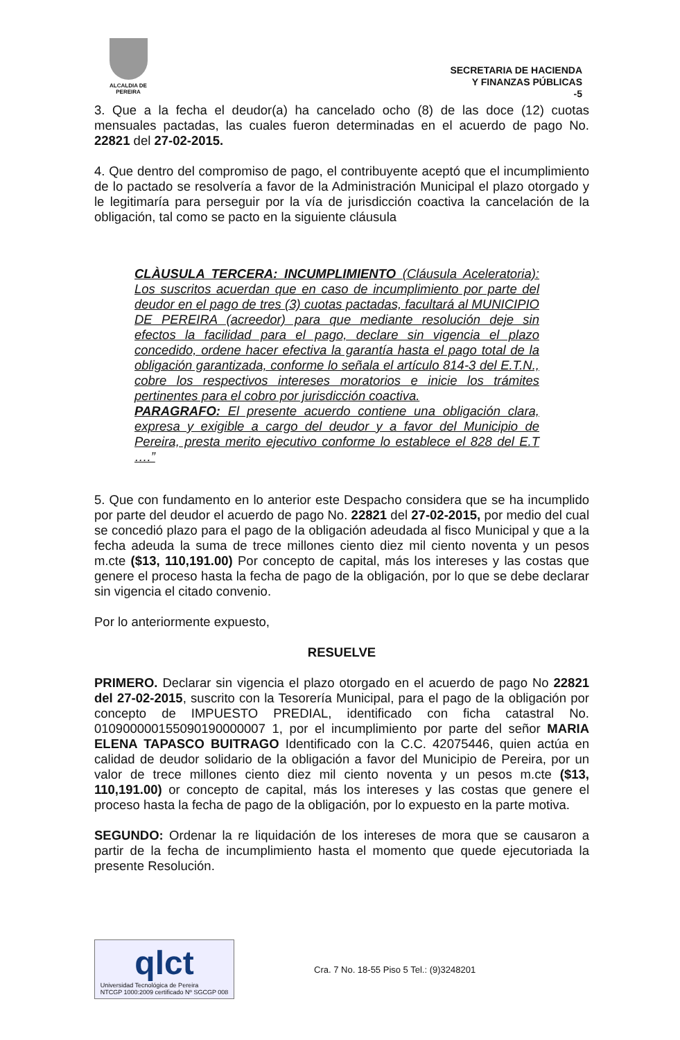ALCALDIA DE PEREIRA
SECRETARIA DE HACIENDA
Y FINANZAS PÚBLICAS
-5
3. Que a la fecha el deudor(a) ha cancelado ocho (8) de las doce (12) cuotas mensuales pactadas, las cuales fueron determinadas en el acuerdo de pago No. 22821 del 27-02-2015.
4. Que dentro del compromiso de pago, el contribuyente aceptó que el incumplimiento de lo pactado se resolvería a favor de la Administración Municipal el plazo otorgado y le legitimaría para perseguir por la vía de jurisdicción coactiva la cancelación de la obligación, tal como se pacto en la siguiente cláusula
CLÀUSULA TERCERA: INCUMPLIMIENTO (Cláusula Aceleratoria): Los suscritos acuerdan que en caso de incumplimiento por parte del deudor en el pago de tres (3) cuotas pactadas, facultará al MUNICIPIO DE PEREIRA (acreedor) para que mediante resolución deje sin efectos la facilidad para el pago, declare sin vigencia el plazo concedido, ordene hacer efectiva la garantía hasta el pago total de la obligación garantizada, conforme lo señala el artículo 814-3 del E.T.N., cobre los respectivos intereses moratorios e inicie los trámites pertinentes para el cobro por jurisdicción coactiva.
PARAGRAFO: El presente acuerdo contiene una obligación clara, expresa y exigible a cargo del deudor y a favor del Municipio de Pereira, presta merito ejecutivo conforme lo establece el 828 del E.T ….”
5. Que con fundamento en lo anterior este Despacho considera que se ha incumplido por parte del deudor el acuerdo de pago No. 22821 del 27-02-2015, por medio del cual se concedió plazo para el pago de la obligación adeudada al fisco Municipal y que a la fecha adeuda la suma de trece millones ciento diez mil ciento noventa y un pesos m.cte ($13, 110,191.00) Por concepto de capital, más los intereses y las costas que genere el proceso hasta la fecha de pago de la obligación, por lo que se debe declarar sin vigencia el citado convenio.
Por lo anteriormente expuesto,
RESUELVE
PRIMERO. Declarar sin vigencia el plazo otorgado en el acuerdo de pago No 22821 del 27-02-2015, suscrito con la Tesorería Municipal, para el pago de la obligación por concepto de IMPUESTO PREDIAL, identificado con ficha catastral No. 010900000155090190000007 1, por el incumplimiento por parte del señor MARIA ELENA TAPASCO BUITRAGO Identificado con la C.C. 42075446, quien actúa en calidad de deudor solidario de la obligación a favor del Municipio de Pereira, por un valor de trece millones ciento diez mil ciento noventa y un pesos m.cte ($13, 110,191.00) or concepto de capital, más los intereses y las costas que genere el proceso hasta la fecha de pago de la obligación, por lo expuesto en la parte motiva.
SEGUNDO: Ordenar la re liquidación de los intereses de mora que se causaron a partir de la fecha de incumplimiento hasta el momento que quede ejecutoriada la presente Resolución.
qlct
Universidad Tecnológica de Pereira
NTCGP 1000:2009 certificado Nº SGCGP 008
Cra. 7 No. 18-55 Piso 5 Tel.: (9)3248201